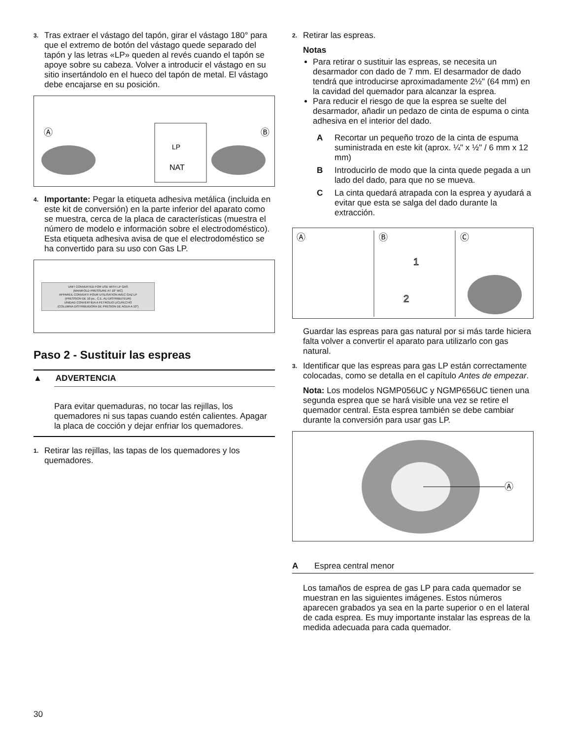3. Tras extraer el vástago del tapón, girar el vástago 180° para que el extremo de botón del vástago quede separado del tapón y las letras «LP» queden al revés cuando el tapón se apoye sobre su cabeza. Volver a introducir el vástago en su sitio insertándolo en el hueco del tapón de metal. El vástago debe encajarse en su posición.
Ⓐ
Ⓑ
LP
NAT
4. Importante: Pegar la etiqueta adhesiva metálica (incluida en este kit de conversión) en la parte inferior del aparato como se muestra, cerca de la placa de características (muestra el número de modelo e información sobre el electrodoméstico). Esta etiqueta adhesiva avisa de que el electrodoméstico se ha convertido para su uso con Gas LP.
UNIT CONVERTED FOR USE WITH LP GAS
(MANIFOLD PRESSURE AT 10" WC)
APPAREIL CONVERTI POUR UTILISATION AVEC GAZ LP
(PRESSION DE 10 po., C.E. AU DISTRIBUTEUR)
UNIDAD CONVERTIDA A PETROLIO LICUFECHO
(COLUMNA DISTRIBUIDORA DE PRESION DE AGUA A 10")
Paso 2 - Sustituir las espreas
▲ ADVERTENCIA
Para evitar quemaduras, no tocar las rejillas, los quemadores ni sus tapas cuando estén calientes. Apagar la placa de cocción y dejar enfriar los quemadores.
1. Retirar las rejillas, las tapas de los quemadores y los quemadores.
2. Retirar las espreas.
Notas
Para retirar o sustituir las espreas, se necesita un desarmador con dado de 7 mm. El desarmador de dado tendrá que introducirse aproximadamente 2½" (64 mm) en la cavidad del quemador para alcanzar la esprea.
Para reducir el riesgo de que la esprea se suelte del desarmador, añadir un pedazo de cinta de espuma o cinta adhesiva en el interior del dado.
A Recortar un pequeño trozo de la cinta de espuma suministrada en este kit (aprox. ¼" x ½" / 6 mm x 12 mm)
B Introducirlo de modo que la cinta quede pegada a un lado del dado, para que no se mueva.
C La cinta quedará atrapada con la esprea y ayudará a evitar que esta se salga del dado durante la extracción.
Ⓐ
Ⓑ
Ⓒ
1
2
Guardar las espreas para gas natural por si más tarde hiciera falta volver a convertir el aparato para utilizarlo con gas natural.
3. Identificar que las espreas para gas LP están correctamente colocadas, como se detalla en el capítulo Antes de empezar.
Nota: Los modelos NGMP056UC y NGMP656UC tienen una segunda esprea que se hará visible una vez se retire el quemador central. Esta esprea también se debe cambiar durante la conversión para usar gas LP.
Ⓐ
A Esprea central menor
Los tamaños de esprea de gas LP para cada quemador se muestran en las siguientes imágenes. Estos números aparecen grabados ya sea en la parte superior o en el lateral de cada esprea. Es muy importante instalar las espreas de la medida adecuada para cada quemador.
30